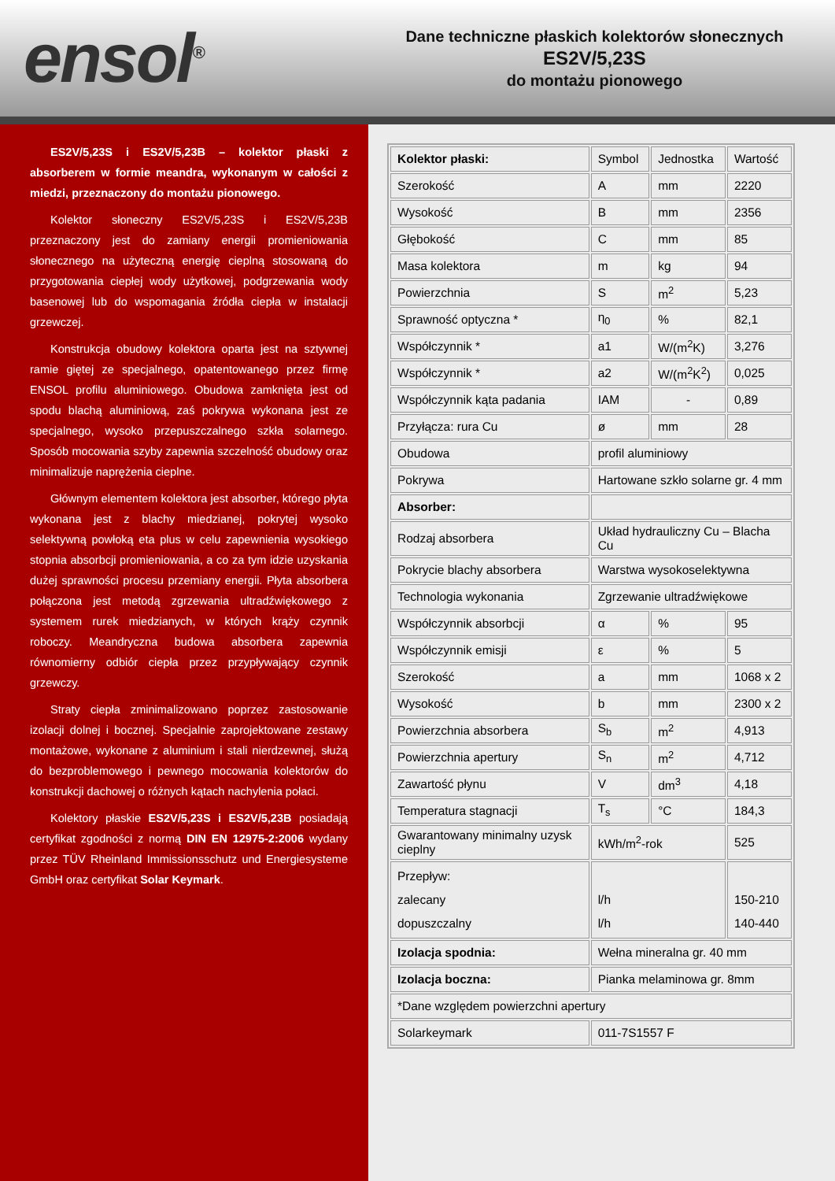ensol<sup>®</sup>
Dane techniczne płaskich kolektorów słonecznych
ES2V/5,23S
do montażu pionowego
ES2V/5,23S i ES2V/5,23B – kolektor płaski z absorberem w formie meandra, wykonanym w całości z miedzi, przeznaczony do montażu pionowego.
Kolektor słoneczny ES2V/5,23S i ES2V/5,23B przeznaczony jest do zamiany energii promieniowania słonecznego na użyteczną energię cieplną stosowaną do przygotowania ciepłej wody użytkowej, podgrzewania wody basenowej lub do wspomagania źródła ciepła w instalacji grzewczej.
Konstrukcja obudowy kolektora oparta jest na sztywnej ramie giętej ze specjalnego, opatentowanego przez firmę ENSOL profilu aluminiowego. Obudowa zamknięta jest od spodu blachą aluminiową, zaś pokrywa wykonana jest ze specjalnego, wysoko przepuszczalnego szkła solarnego. Sposób mocowania szyby zapewnia szczelność obudowy oraz minimalizuje naprężenia cieplne.
Głównym elementem kolektora jest absorber, którego płyta wykonana jest z blachy miedzianej, pokrytej wysoko selektywną powłoką eta plus w celu zapewnienia wysokiego stopnia absorbcji promieniowania, a co za tym idzie uzyskania dużej sprawności procesu przemiany energii. Płyta absorbera połączona jest metodą zgrzewania ultradźwiękowego z systemem rurek miedzianych, w których krąży czynnik roboczy. Meandryczna budowa absorbera zapewnia równomierny odbiór ciepła przez przypływający czynnik grzewczy.
Straty ciepła zminimalizowano poprzez zastosowanie izolacji dolnej i bocznej. Specjalnie zaprojektowane zestawy montażowe, wykonane z aluminium i stali nierdzewnej, służą do bezproblemowego i pewnego mocowania kolektorów do konstrukcji dachowej o różnych kątach nachylenia połaci.
Kolektory płaskie ES2V/5,23S i ES2V/5,23B posiadają certyfikat zgodności z normą DIN EN 12975-2:2006 wydany przez TÜV Rheinland Immissionsschutz und Energiesysteme GmbH oraz certyfikat Solar Keymark.
| Kolektor płaski: | Symbol | Jednostka | Wartość |
| Szerokość | A | mm | 2220 |
| Wysokość | B | mm | 2356 |
| Głębokość | C | mm | 85 |
| Masa kolektora | m | kg | 94 |
| Powierzchnia | S | m<sup>2</sup> | 5,23 |
| Sprawność optyczna * | η<sub>0</sub> | % | 82,1 |
| Współczynnik * | a1 | W/(m<sup>2</sup>K) | 3,276 |
| Współczynnik * | a2 | W/(m<sup>2</sup>K<sup>2</sup>) | 0,025 |
| Współczynnik kąta padania | IAM | - | 0,89 |
| Przyłącza: rura Cu | ø | mm | 28 |
| Obudowa | profil aluminiowy | | |
| Pokrywa | Hartowane szkło solarne gr. 4 mm | | |
| Absorber: | | | |
| Rodzaj absorbera | Układ hydrauliczny Cu – Blacha Cu | | |
| Pokrycie blachy absorbera | Warstwa wysokoselektywna | | |
| Technologia wykonania | Zgrzewanie ultradźwiękowe | | |
| Współczynnik absorbcji | α | % | 95 |
| Współczynnik emisji | ε | % | 5 |
| Szerokość | a | mm | 1068 x 2 |
| Wysokość | b | mm | 2300 x 2 |
| Powierzchnia absorbera | S<sub>b</sub> | m<sup>2</sup> | 4,913 |
| Powierzchnia apertury | S<sub>n</sub> | m<sup>2</sup> | 4,712 |
| Zawartość płynu | V | dm<sup>3</sup> | 4,18 |
| Temperatura stagnacji | T<sub>s</sub> | °C | 184,3 |
| Gwarantowany minimalny uzysk cieplny | kWh/m<sup>2</sup>-rok | | 525 |
| Przepływ: zalecany dopuszczalny | l/h l/h | | 150-210 140-440 |
| Izolacja spodnia: | Wełna mineralna gr. 40 mm | | |
| Izolacja boczna: | Pianka melaminowa gr. 8mm | | |
| *Dane względem powierzchni apertury | | | |
| Solarkeymark | 011-7S1557 F | | |